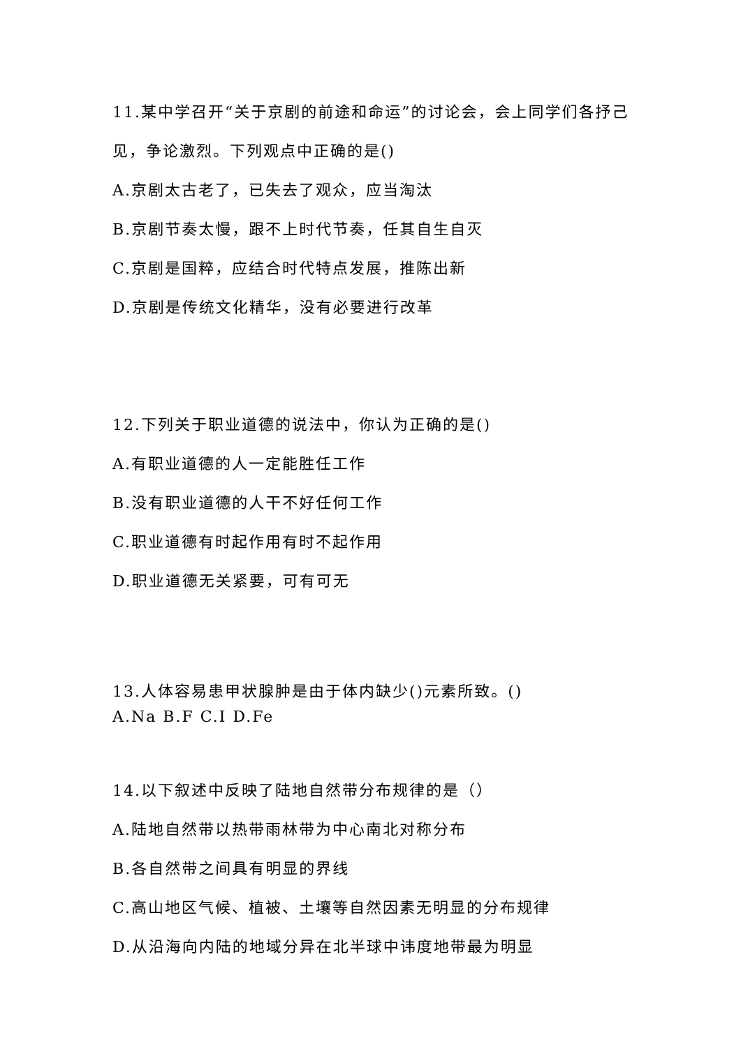11.某中学召开“关于京剧的前途和命运”的讨论会，会上同学们各抒己见，争论激烈。下列观点中正确的是()
A.京剧太古老了，已失去了观众，应当淘汰
B.京剧节奏太慢，跟不上时代节奏，任其自生自灭
C.京剧是国粹，应结合时代特点发展，推陈出新
D.京剧是传统文化精华，没有必要进行改革
12.下列关于职业道德的说法中，你认为正确的是()
A.有职业道德的人一定能胜任工作
B.没有职业道德的人干不好任何工作
C.职业道德有时起作用有时不起作用
D.职业道德无关紧要，可有可无
13.人体容易患甲状腺肿是由于体内缺少()元素所致。()
A.Na B.F C.I D.Fe
14.以下叙述中反映了陆地自然带分布规律的是（）
A.陆地自然带以热带雨林带为中心南北对称分布
B.各自然带之间具有明显的界线
C.高山地区气候、植被、土壤等自然因素无明显的分布规律
D.从沿海向内陆的地域分异在北半球中讳度地带最为明显